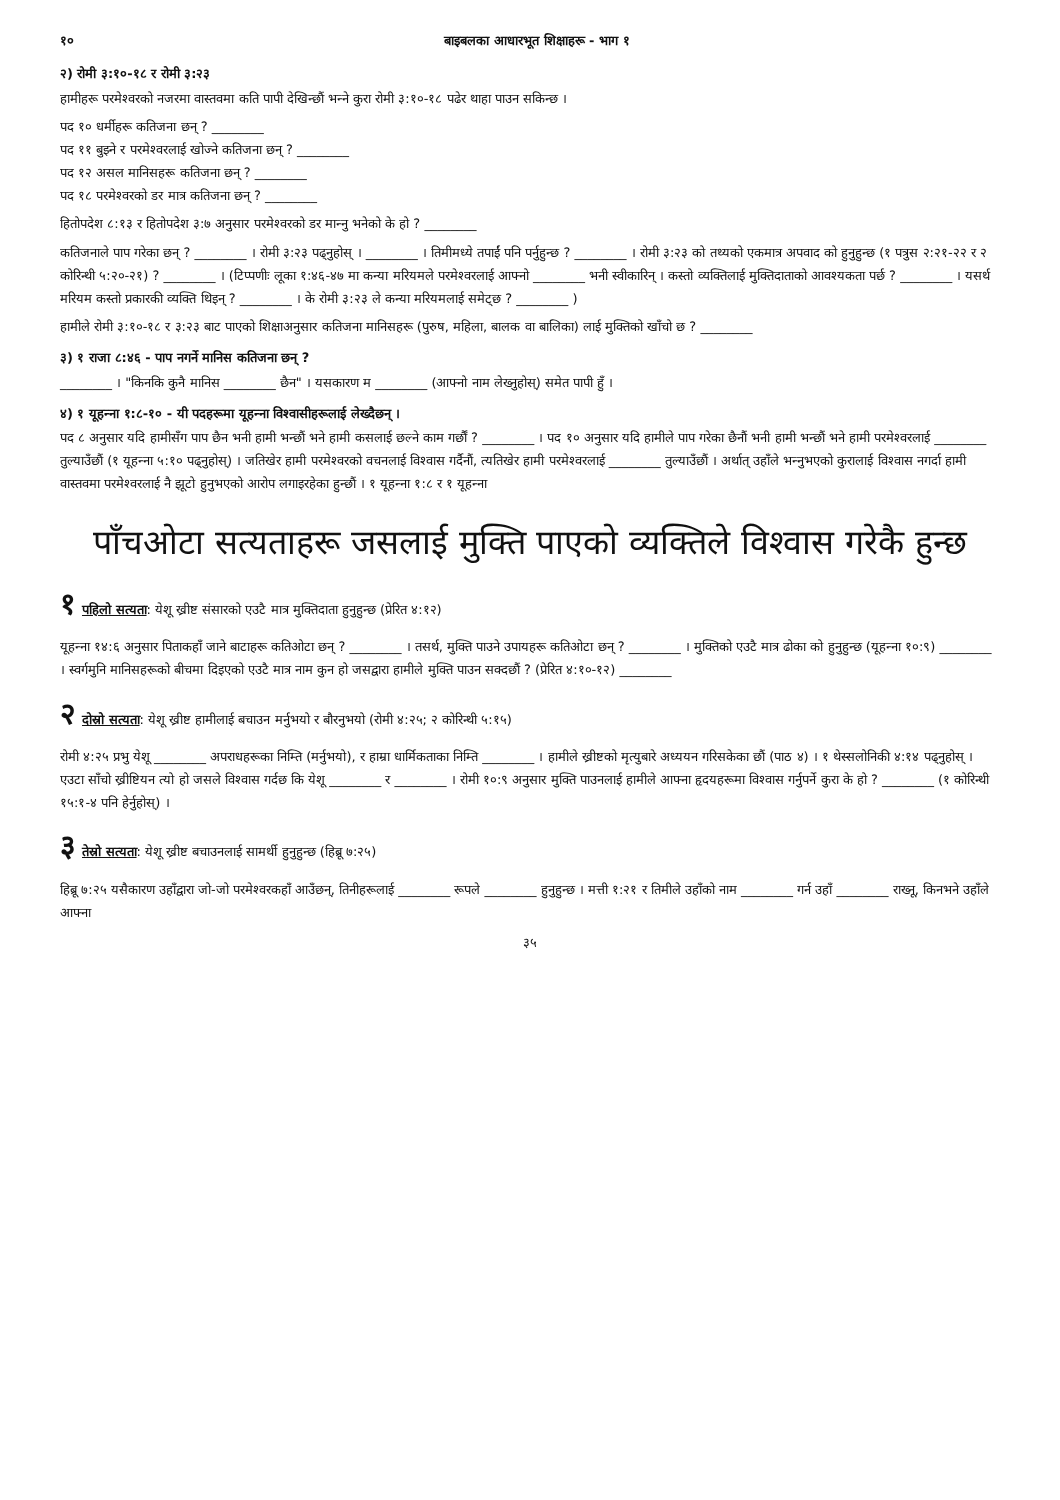१० बाइबलका आधारभूत शिक्षाहरू - भाग १
२) रोमी ३:१०-१८ र रोमी ३:२३
हामीहरू परमेश्‍वरको नजरमा वास्तवमा कति पापी देखिन्छौं भन्‍ने कुरा रोमी ३:१०-१८ पढेर थाहा पाउन सकिन्छ ।
पद १० धर्मीहरू कतिजना छन् ? ________
पद ११ बुझ्‍ने र परमेश्‍वरलाई खोज्‍ने कतिजना छन् ? ________
पद १२ असल मानिसहरू कतिजना छन् ? ________
पद १८ परमेश्‍वरको डर मात्र कतिजना छन् ? ________
हितोपदेश ८:१३ र हितोपदेश ३:७ अनुसार परमेश्‍वरको डर मान्‍नु भनेको के हो ? ________
कतिजनाले पाप गरेका छन् ? ________ । रोमी ३:२३ पढ्नुहोस् । ________ । तिमीमध्ये तपाईं पनि पर्नुहुन्छ ? ________ । रोमी ३:२३ को तथ्यको एकमात्र अपवाद को हुनुहुन्छ (१ पत्रुस २:२१-२२ र २ कोरिन्थी ५:२०-२१) ? ________ । (टिप्पणीः लूका १:४६-४७ मा कन्या मरियमले परमेश्‍वरलाई आफ्नो ________ भनी स्वीकारिन् । कस्तो व्यक्तिलाई मुक्तिदाताको आवश्यकता पर्छ ? ________ । यसर्थ मरियम कस्तो प्रकारकी व्यक्ति थिइन् ? ________ । के रोमी ३:२३ ले कन्या मरियमलाई समेट्छ ? ________ )
हामीले रोमी ३:१०-१८ र ३:२३ बाट पाएको शिक्षाअनुसार कतिजना मानिसहरू (पुरुष, महिला, बालक वा बालिका) लाई मुक्तिको खाँचो छ ? ________
३) १ राजा ८:४६ - पाप नगर्ने मानिस कतिजना छन् ?
________ । "किनकि कुनै मानिस ________ छैन" । यसकारण म ________ (आफ्नो नाम लेख्‍नुहोस्) समेत पापी हुँ ।
४) १ यूहन्‍ना १:८-१० - यी पदहरूमा यूहन्‍ना विश्‍वासीहरूलाई लेख्दैछन् ।
पद ८ अनुसार यदि हामीसँग पाप छैन भनी हामी भन्छौं भने हामी कसलाई छल्ने काम गर्छौं ? ________ । पद १० अनुसार यदि हामीले पाप गरेका छैनौं भनी हामी भन्छौं भने हामी परमेश्‍वरलाई ________ तुल्याउँछौं (१ यूहन्‍ना ५:१० पढ्नुहोस्) । जतिखेर हामी परमेश्‍वरको वचनलाई विश्‍वास गर्दैनौं, त्यतिखेर हामी परमेश्‍वरलाई ________ तुल्याउँछौं । अर्थात् उहाँले भन्‍नुभएको कुरालाई विश्‍वास नगर्दा हामी वास्तवमा परमेश्‍वरलाई नै झूटो हुनुभएको आरोप लगाइरहेका हुन्छौं । १ यूहन्‍ना १:८ र १ यूहन्‍ना
पाँचओटा सत्यताहरू जसलाई मुक्ति पाएको व्यक्तिले विश्‍वास गरेकै हुन्छ
१ पहिलो सत्यता: येशू ख्रीष्ट संसारको एउटै मात्र मुक्तिदाता हुनुहुन्छ (प्रेरित ४:१२)
यूहन्‍ना १४:६ अनुसार पिताकहाँ जाने बाटाहरू कतिओटा छन् ? ________ । तसर्थ, मुक्ति पाउने उपायहरू कतिओटा छन् ? ________ । मुक्तिको एउटै मात्र ढोका को हुनुहुन्छ (यूहन्‍ना १०:९) ________ । स्वर्गमुनि मानिसहरूको बीचमा दिइएको एउटै मात्र नाम कुन हो जसद्वारा हामीले मुक्ति पाउन सक्दछौं ? (प्रेरित ४:१०-१२) ________
२ दोस्रो सत्यता: येशू ख्रीष्ट हामीलाई बचाउन मर्नुभयो र बौरनुभयो (रोमी ४:२५; २ कोरिन्थी ५:१५)
रोमी ४:२५ प्रभु येशू ________ अपराधहरूका निम्ति (मर्नुभयो), र हाम्रा धार्मिकताका निम्ति ________ । हामीले ख्रीष्टको मृत्युबारे अध्ययन गरिसकेका छौं (पाठ ४) । १ थेस्सलोनिकी ४:१४ पढ्नुहोस् । एउटा साँचो ख्रीष्टियन त्यो हो जसले विश्‍वास गर्दछ कि येशू ________ र ________ । रोमी १०:९ अनुसार मुक्ति पाउनलाई हामीले आफ्ना हृदयहरूमा विश्‍वास गर्नुपर्ने कुरा के हो ? ________ (१ कोरिन्थी १५:१-४ पनि हेर्नुहोस्) ।
३ तेस्रो सत्यता: येशू ख्रीष्ट बचाउनलाई सामर्थी हुनुहुन्छ (हिब्रू ७:२५)
हिब्रू ७:२५ यसैकारण उहाँद्वारा जो-जो परमेश्‍वरकहाँ आउँछन्, तिनीहरूलाई ________ रूपले ________ हुनुहुन्छ । मत्ती १:२१ र तिमीले उहाँको नाम ________ गर्न उहाँ ________ राख्‍नू, किनभने उहाँले आफ्ना
३५